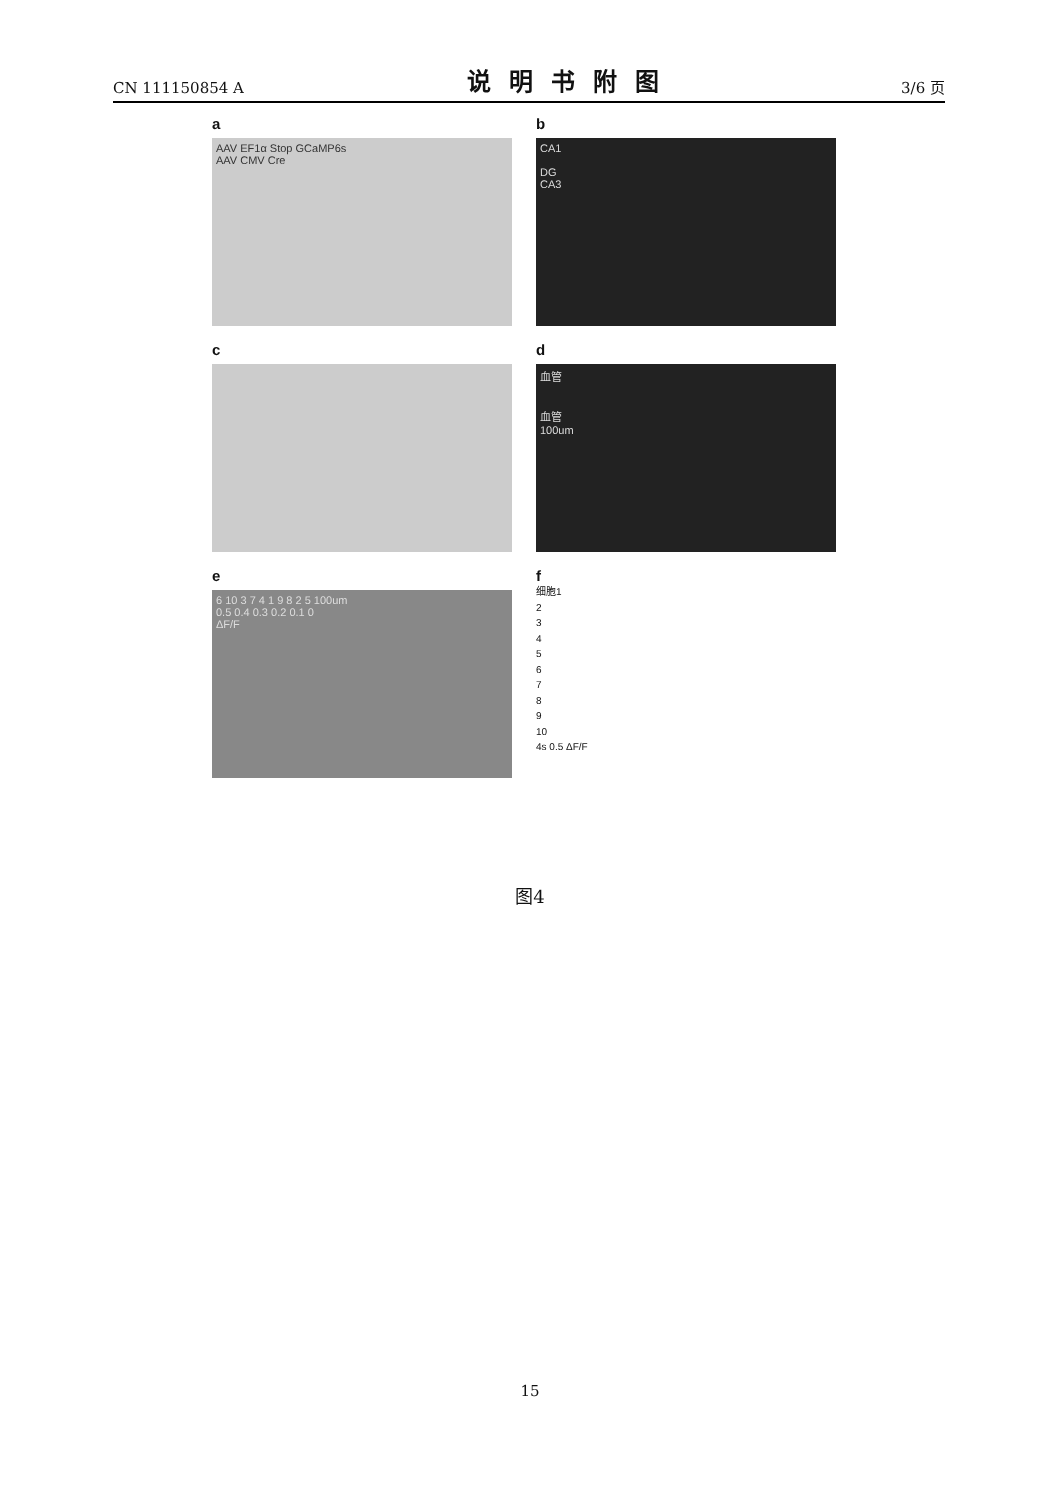CN 111150854 A
说明书附图
3/6 页
a
AAV EF1α Stop GCaMP6s
AAV CMV Cre
b
CA1
DG
CA3
c
d
血管
血管
100um
e
6 10 3 7 4 1 9 8 2 5 100um
0.5 0.4 0.3 0.2 0.1 0
ΔF/F
f
细胞1
2
3
4
5
6
7
8
9
10
4s 0.5 ΔF/F
图4
15